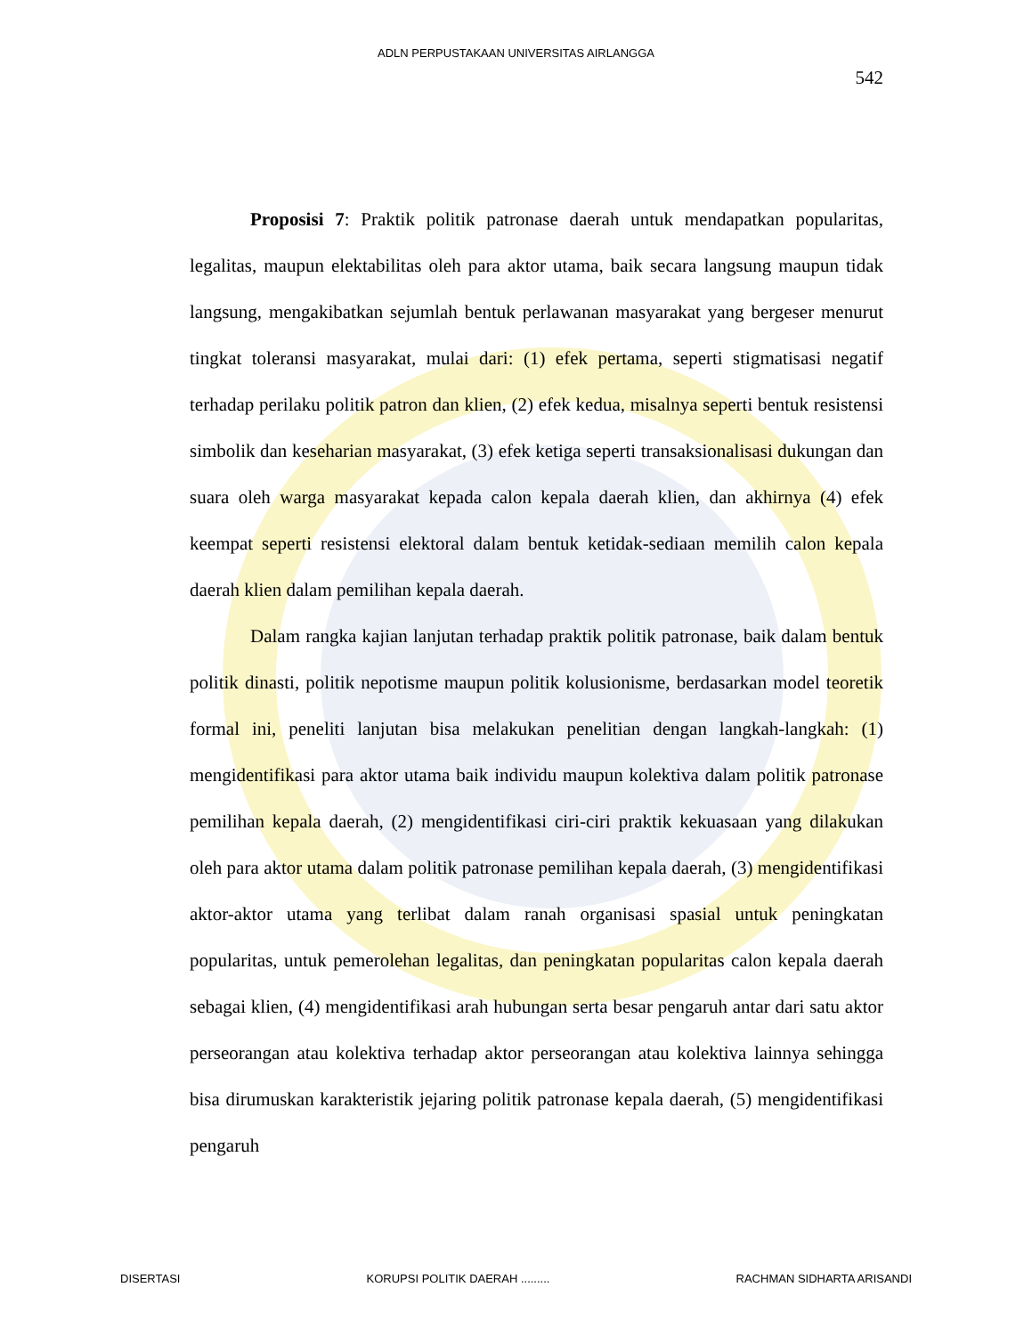ADLN PERPUSTAKAAN UNIVERSITAS AIRLANGGA
542
Proposisi 7: Praktik politik patronase daerah untuk mendapatkan popularitas, legalitas, maupun elektabilitas oleh para aktor utama, baik secara langsung maupun tidak langsung, mengakibatkan sejumlah bentuk perlawanan masyarakat yang bergeser menurut tingkat toleransi masyarakat, mulai dari: (1) efek pertama, seperti stigmatisasi negatif terhadap perilaku politik patron dan klien, (2) efek kedua, misalnya seperti bentuk resistensi simbolik dan keseharian masyarakat, (3) efek ketiga seperti transaksionalisasi dukungan dan suara oleh warga masyarakat kepada calon kepala daerah klien, dan akhirnya (4) efek keempat seperti resistensi elektoral dalam bentuk ketidak-sediaan memilih calon kepala daerah klien dalam pemilihan kepala daerah.
Dalam rangka kajian lanjutan terhadap praktik politik patronase, baik dalam bentuk politik dinasti, politik nepotisme maupun politik kolusionisme, berdasarkan model teoretik formal ini, peneliti lanjutan bisa melakukan penelitian dengan langkah-langkah: (1) mengidentifikasi para aktor utama baik individu maupun kolektiva dalam politik patronase pemilihan kepala daerah, (2) mengidentifikasi ciri-ciri praktik kekuasaan yang dilakukan oleh para aktor utama dalam politik patronase pemilihan kepala daerah, (3) mengidentifikasi aktor-aktor utama yang terlibat dalam ranah organisasi spasial untuk peningkatan popularitas, untuk pemerolehan legalitas, dan peningkatan popularitas calon kepala daerah sebagai klien, (4) mengidentifikasi arah hubungan serta besar pengaruh antar dari satu aktor perseorangan atau kolektiva terhadap aktor perseorangan atau kolektiva lainnya sehingga bisa dirumuskan karakteristik jejaring politik patronase kepala daerah, (5) mengidentifikasi pengaruh
DISERTASI KORUPSI POLITIK DAERAH ......... RACHMAN SIDHARTA ARISANDI